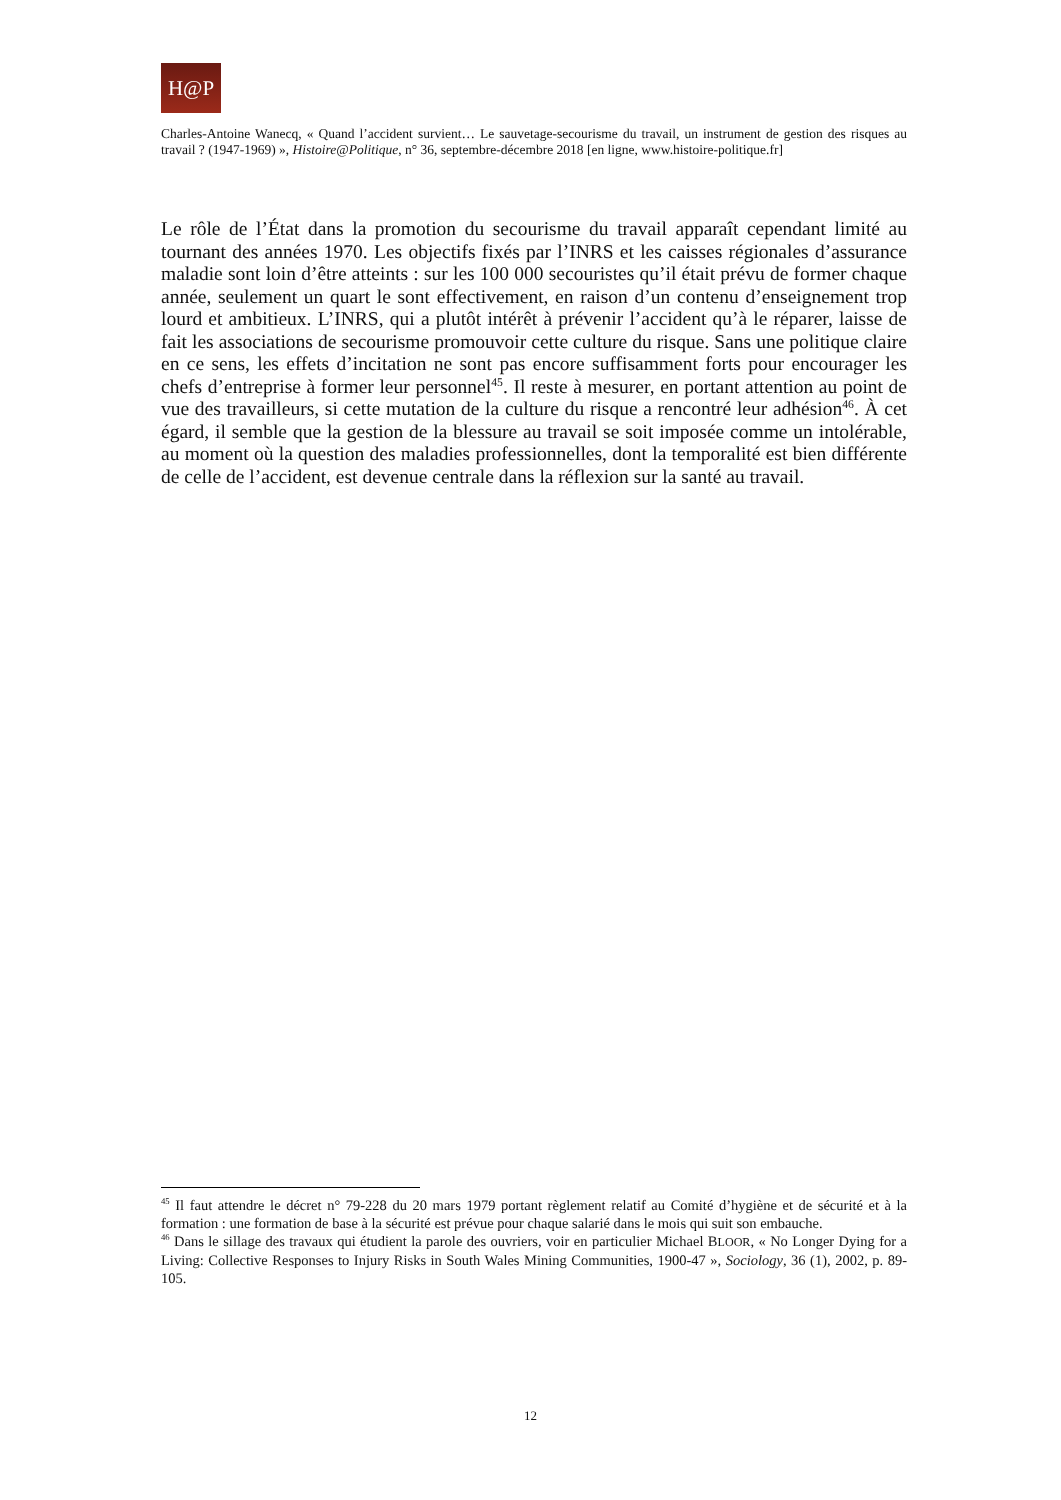H@P
Charles-Antoine Wanecq, « Quand l’accident survient… Le sauvetage-secourisme du travail, un instrument de gestion des risques au travail ? (1947-1969) », Histoire@Politique, n° 36, septembre-décembre 2018 [en ligne, www.histoire-politique.fr]
Le rôle de l’État dans la promotion du secourisme du travail apparaît cependant limité au tournant des années 1970. Les objectifs fixés par l’INRS et les caisses régionales d’assurance maladie sont loin d’être atteints : sur les 100 000 secouristes qu’il était prévu de former chaque année, seulement un quart le sont effectivement, en raison d’un contenu d’enseignement trop lourd et ambitieux. L’INRS, qui a plutôt intérêt à prévenir l’accident qu’à le réparer, laisse de fait les associations de secourisme promouvoir cette culture du risque. Sans une politique claire en ce sens, les effets d’incitation ne sont pas encore suffisamment forts pour encourager les chefs d’entreprise à former leur personnel<sup>45</sup>. Il reste à mesurer, en portant attention au point de vue des travailleurs, si cette mutation de la culture du risque a rencontré leur adhésion<sup>46</sup>. À cet égard, il semble que la gestion de la blessure au travail se soit imposée comme un intolérable, au moment où la question des maladies professionnelles, dont la temporalité est bien différente de celle de l’accident, est devenue centrale dans la réflexion sur la santé au travail.
<sup>45</sup> Il faut attendre le décret n° 79-228 du 20 mars 1979 portant règlement relatif au Comité d’hygiène et de sécurité et à la formation : une formation de base à la sécurité est prévue pour chaque salarié dans le mois qui suit son embauche.
<sup>46</sup> Dans le sillage des travaux qui étudient la parole des ouvriers, voir en particulier Michael BLOOR, « No Longer Dying for a Living: Collective Responses to Injury Risks in South Wales Mining Communities, 1900-47 », Sociology, 36 (1), 2002, p. 89-105.
12